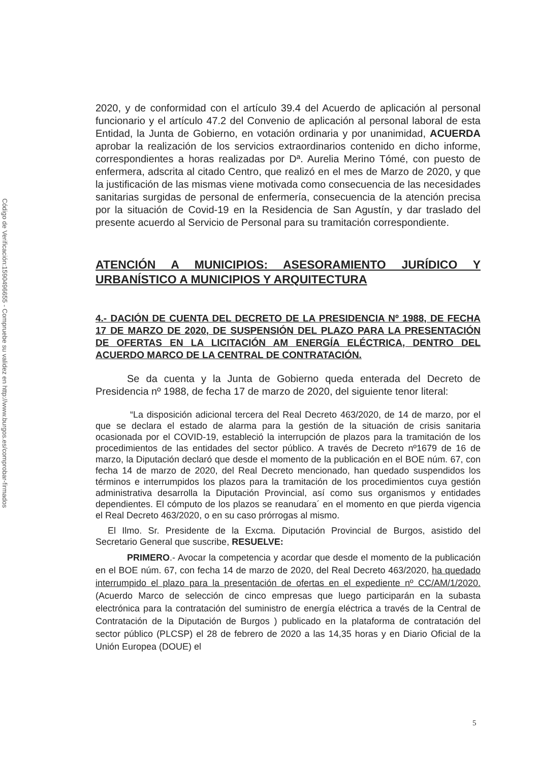Código de Verificación:1590496655 - Compruebe su validez en http://www.burgos.es/comprobar-firmados
2020, y de conformidad con el artículo 39.4 del Acuerdo de aplicación al personal funcionario y el artículo 47.2 del Convenio de aplicación al personal laboral de esta Entidad, la Junta de Gobierno, en votación ordinaria y por unanimidad, ACUERDA aprobar la realización de los servicios extraordinarios contenido en dicho informe, correspondientes a horas realizadas por Dª. Aurelia Merino Tómé, con puesto de enfermera, adscrita al citado Centro, que realizó en el mes de Marzo de 2020, y que la justificación de las mismas viene motivada como consecuencia de las necesidades sanitarias surgidas de personal de enfermería, consecuencia de la atención precisa por la situación de Covid-19 en la Residencia de San Agustín, y dar traslado del presente acuerdo al Servicio de Personal para su tramitación correspondiente.
ATENCIÓN A MUNICIPIOS: ASESORAMIENTO JURÍDICO Y URBANÍSTICO A MUNICIPIOS Y ARQUITECTURA
4.- DACIÓN DE CUENTA DEL DECRETO DE LA PRESIDENCIA Nº 1988, DE FECHA 17 DE MARZO DE 2020, DE SUSPENSIÓN DEL PLAZO PARA LA PRESENTACIÓN DE OFERTAS EN LA LICITACIÓN AM ENERGÍA ELÉCTRICA, DENTRO DEL ACUERDO MARCO DE LA CENTRAL DE CONTRATACIÓN.
Se da cuenta y la Junta de Gobierno queda enterada del Decreto de Presidencia nº 1988, de fecha 17 de marzo de 2020, del siguiente tenor literal:
“La disposición adicional tercera del Real Decreto 463/2020, de 14 de marzo, por el que se declara el estado de alarma para la gestión de la situación de crisis sanitaria ocasionada por el COVID-19, estableció la interrupción de plazos para la tramitación de los procedimientos de las entidades del sector público. A través de Decreto nº1679 de 16 de marzo, la Diputación declaró que desde el momento de la publicación en el BOE núm. 67, con fecha 14 de marzo de 2020, del Real Decreto mencionado, han quedado suspendidos los términos e interrumpidos los plazos para la tramitación de los procedimientos cuya gestión administrativa desarrolla la Diputación Provincial, así como sus organismos y entidades dependientes. El cómputo de los plazos se reanudara´ en el momento en que pierda vigencia el Real Decreto 463/2020, o en su caso prórrogas al mismo.
El Ilmo. Sr. Presidente de la Excma. Diputación Provincial de Burgos, asistido del Secretario General que suscribe, RESUELVE:
PRIMERO.- Avocar la competencia y acordar que desde el momento de la publicación en el BOE núm. 67, con fecha 14 de marzo de 2020, del Real Decreto 463/2020, ha quedado interrumpido el plazo para la presentación de ofertas en el expediente nº CC/AM/1/2020. (Acuerdo Marco de selección de cinco empresas que luego participarán en la subasta electrónica para la contratación del suministro de energía eléctrica a través de la Central de Contratación de la Diputación de Burgos ) publicado en la plataforma de contratación del sector público (PLCSP) el 28 de febrero de 2020 a las 14,35 horas y en Diario Oficial de la Unión Europea (DOUE) el
5